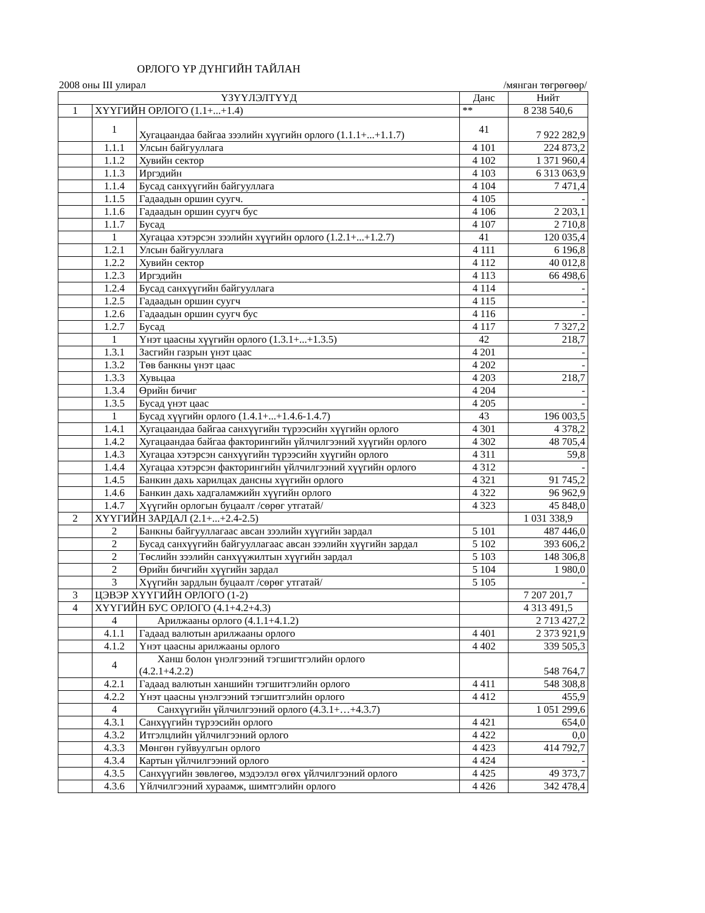ОРЛОГО ҮР ДҮНГИЙН ТАЙЛАН
2008 оны III улирал /мянган төгрөгөөр/
| ҮЗҮҮЛЭЛТҮҮД | | | Данс | Нийт |
| --- | --- | --- | --- | --- |
| 1 | ХҮҮГИЙН ОРЛОГО (1.1+...+1.4) | | ** | 8 238 540,6 |
| | 1 | Хугацаандаа байгаа зээлийн хүүгийн орлого (1.1.1+...+1.1.7) | 41 | 7 922 282,9 |
| | 1.1.1 | Улсын байгууллага | 4 101 | 224 873,2 |
| | 1.1.2 | Хувийн сектор | 4 102 | 1 371 960,4 |
| | 1.1.3 | Иргэдийн | 4 103 | 6 313 063,9 |
| | 1.1.4 | Бусад санхүүгийн байгууллага | 4 104 | 7 471,4 |
| | 1.1.5 | Гадаадын оршин суугч. | 4 105 | - |
| | 1.1.6 | Гадаадын оршин суугч бус | 4 106 | 2 203,1 |
| | 1.1.7 | Бусад | 4 107 | 2 710,8 |
| | 1 | Хугацаа хэтэрсэн зээлийн хүүгийн орлого (1.2.1+...+1.2.7) | 41 | 120 035,4 |
| | 1.2.1 | Улсын байгууллага | 4 111 | 6 196,8 |
| | 1.2.2 | Хувийн сектор | 4 112 | 40 012,8 |
| | 1.2.3 | Иргэдийн | 4 113 | 66 498,6 |
| | 1.2.4 | Бусад санхүүгийн байгууллага | 4 114 | - |
| | 1.2.5 | Гадаадын оршин суугч | 4 115 | - |
| | 1.2.6 | Гадаадын оршин суугч бус | 4 116 | - |
| | 1.2.7 | Бусад | 4 117 | 7 327,2 |
| | 1 | Үнэт цаасны хүүгийн орлого (1.3.1+...+1.3.5) | 42 | 218,7 |
| | 1.3.1 | Засгийн газрын үнэт цаас | 4 201 | - |
| | 1.3.2 | Төв банкны үнэт цаас | 4 202 | - |
| | 1.3.3 | Хувьцаа | 4 203 | 218,7 |
| | 1.3.4 | Өрийн бичиг | 4 204 | - |
| | 1.3.5 | Бусад үнэт цаас | 4 205 | - |
| | 1 | Бусад хүүгийн орлого (1.4.1+...+1.4.6-1.4.7) | 43 | 196 003,5 |
| | 1.4.1 | Хугацаандаа байгаа санхүүгийн түрээсийн хүүгийн орлого | 4 301 | 4 378,2 |
| | 1.4.2 | Хугацаандаа байгаа факторингийн үйлчилгээний хүүгийн орлого | 4 302 | 48 705,4 |
| | 1.4.3 | Хугацаа хэтэрсэн санхүүгийн түрээсийн хүүгийн орлого | 4 311 | 59,8 |
| | 1.4.4 | Хугацаа хэтэрсэн факторингийн үйлчилгээний хүүгийн орлого | 4 312 | - |
| | 1.4.5 | Банкин дахь харилцах дансны хүүгийн орлого | 4 321 | 91 745,2 |
| | 1.4.6 | Банкин дахь хадгаламжийн хүүгийн орлого | 4 322 | 96 962,9 |
| | 1.4.7 | Хүүгийн орлогын буцаалт /сөрөг утгатай/ | 4 323 | 45 848,0 |
| 2 | ХҮҮГИЙН ЗАРДАЛ (2.1+...+2.4-2.5) | | | 1 031 338,9 |
| | 2 | Банкны байгууллагаас авсан зээлийн хүүгийн зардал | 5 101 | 487 446,0 |
| | 2 | Бусад санхүүгийн байгууллагаас авсан зээлийн хүүгийн зардал | 5 102 | 393 606,2 |
| | 2 | Төслийн зээлийн санхүүжилтын хүүгийн зардал | 5 103 | 148 306,8 |
| | 2 | Өрийн бичгийн хүүгийн зардал | 5 104 | 1 980,0 |
| | 3 | Хүүгийн зардлын буцаалт /сөрөг утгатай/ | 5 105 | - |
| 3 | ЦЭВЭР ХҮҮГИЙН ОРЛОГО (1-2) | | | 7 207 201,7 |
| 4 | ХҮҮГИЙН БУС ОРЛОГО (4.1+4.2+4.3) | | | 4 313 491,5 |
| | 4 | Арилжааны орлого (4.1.1+4.1.2) | | 2 713 427,2 |
| | 4.1.1 | Гадаад валютын арилжааны орлого | 4 401 | 2 373 921,9 |
| | 4.1.2 | Үнэт цаасны арилжааны орлого | 4 402 | 339 505,3 |
| | 4 | Ханш болон үнэлгээний тэгшигтгэлийн орлого (4.2.1+4.2.2) | | 548 764,7 |
| | 4.2.1 | Гадаад валютын ханшийн тэгшитгэлийн орлого | 4 411 | 548 308,8 |
| | 4.2.2 | Үнэт цаасны үнэлгээний тэгшитгэлийн орлого | 4 412 | 455,9 |
| | 4 | Санхүүгийн үйлчилгээний орлого (4.3.1+…+4.3.7) | | 1 051 299,6 |
| | 4.3.1 | Санхүүгийн түрээсийн орлого | 4 421 | 654,0 |
| | 4.3.2 | Итгэлцлийн үйлчилгээний орлого | 4 422 | 0,0 |
| | 4.3.3 | Мөнгөн гуйвуулгын орлого | 4 423 | 414 792,7 |
| | 4.3.4 | Картын үйлчилгээний орлого | 4 424 | - |
| | 4.3.5 | Санхүүгийн зөвлөгөө, мэдээлэл өгөх үйлчилгээний орлого | 4 425 | 49 373,7 |
| | 4.3.6 | Үйлчилгээний хураамж, шимтгэлийн орлого | 4 426 | 342 478,4 |